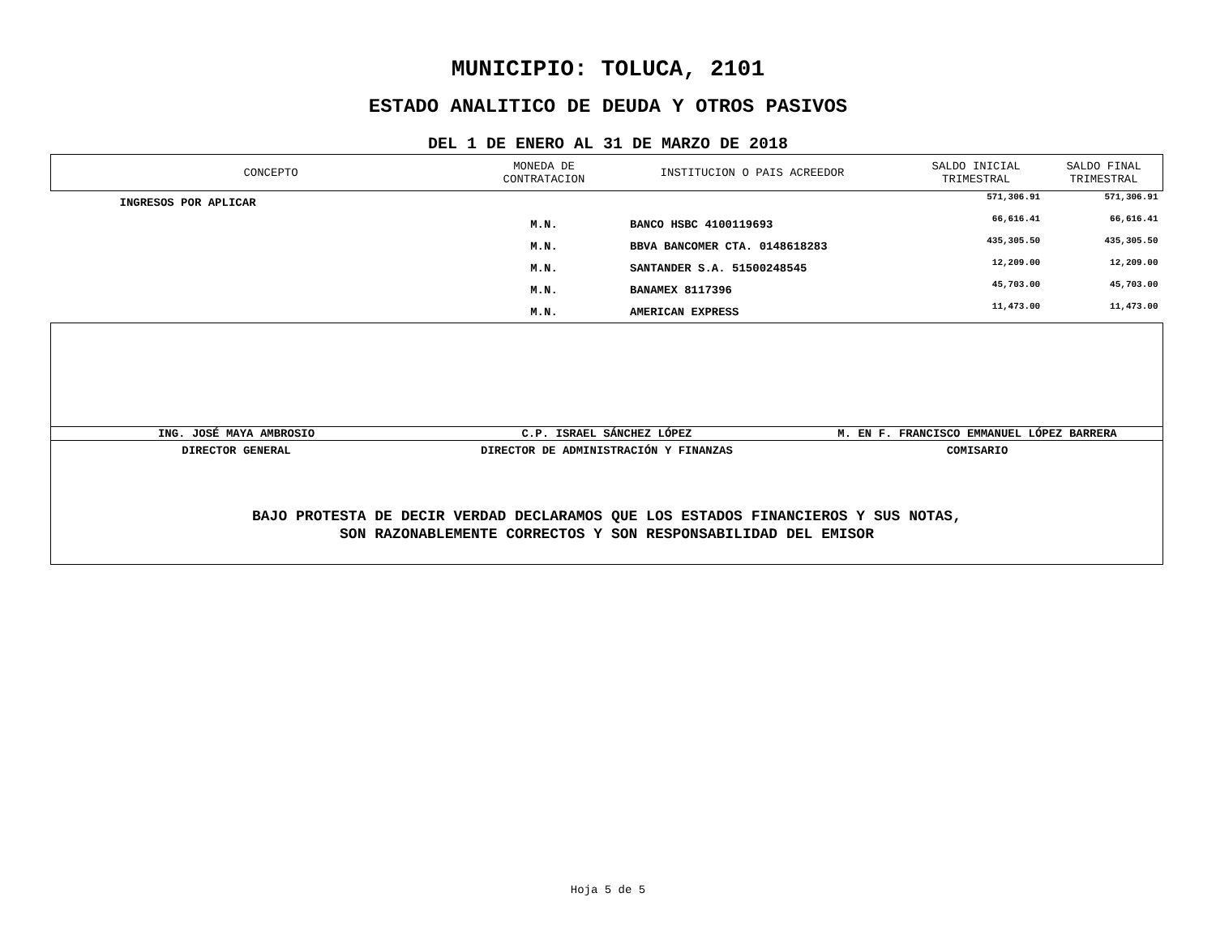MUNICIPIO: TOLUCA, 2101
ESTADO ANALITICO DE DEUDA Y OTROS PASIVOS
DEL 1 DE ENERO AL 31 DE MARZO DE 2018
| CONCEPTO | MONEDA DE CONTRATACION | INSTITUCION O PAIS ACREEDOR | SALDO INICIAL TRIMESTRAL | SALDO FINAL TRIMESTRAL |
| --- | --- | --- | --- | --- |
| INGRESOS POR APLICAR | | | 571,306.91 | 571,306.91 |
| | M.N. | BANCO HSBC 4100119693 | 66,616.41 | 66,616.41 |
| | M.N. | BBVA BANCOMER CTA. 0148618283 | 435,305.50 | 435,305.50 |
| | M.N. | SANTANDER S.A. 51500248545 | 12,209.00 | 12,209.00 |
| | M.N. | BANAMEX 8117396 | 45,703.00 | 45,703.00 |
| | M.N. | AMERICAN EXPRESS | 11,473.00 | 11,473.00 |
ING. JOSÉ MAYA AMBROSIO C.P. ISRAEL SÁNCHEZ LÓPEZ M. EN F. FRANCISCO EMMANUEL LÓPEZ BARRERA
DIRECTOR GENERAL DIRECTOR DE ADMINISTRACIÓN Y FINANZAS
COMISARIO
BAJO PROTESTA DE DECIR VERDAD DECLARAMOS QUE LOS ESTADOS FINANCIEROS Y SUS NOTAS,
SON RAZONABLEMENTE CORRECTOS Y SON RESPONSABILIDAD DEL EMISOR
Hoja 5 de 5